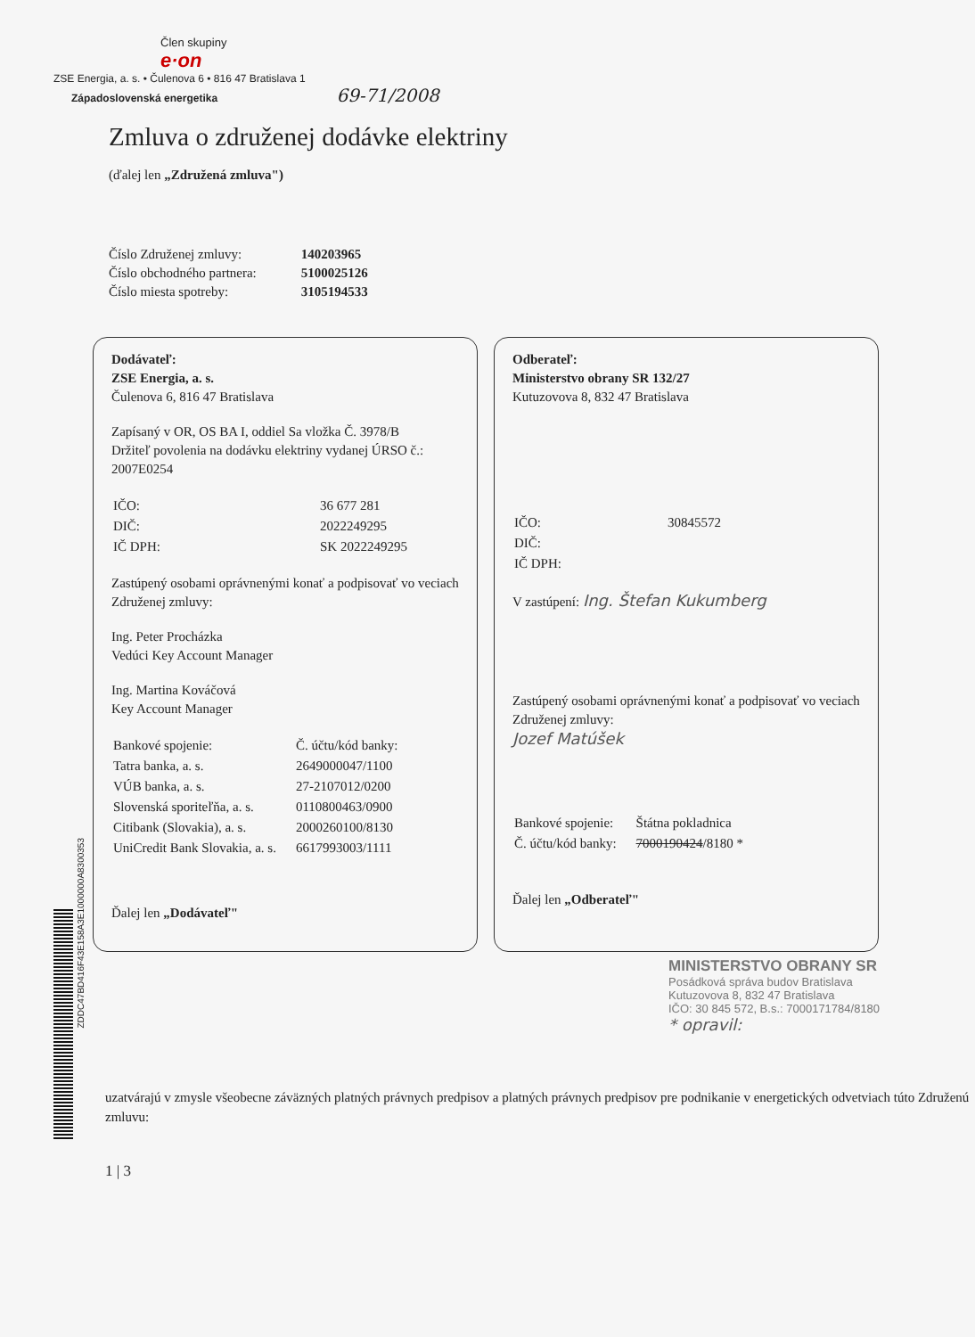Člen skupiny
e·on
ZSE Energia, a. s. • Čulenova 6 • 816 47 Bratislava 1
Západoslovenská energetika 69-71/2008
Zmluva o združenej dodávke elektriny
(ďalej len „Združená zmluva")
| Číslo Združenej zmluvy: | 140203965 |
| Číslo obchodného partnera: | 5100025126 |
| Číslo miesta spotreby: | 3105194533 |
Dodávateľ:
ZSE Energia, a. s.
Čulenova 6, 816 47 Bratislava
Zapísaný v OR, OS BA I, oddiel Sa vložka Č. 3978/B
Držiteľ povolenia na dodávku elektriny vydanej ÚRSO č.: 2007E0254
| IČO: | 36 677 281 |
| DIČ: | 2022249295 |
| IČ DPH: | SK 2022249295 |
Zastúpený osobami oprávnenými konať a podpisovať vo veciach Združenej zmluvy:
Ing. Peter Procházka
Vedúci Key Account Manager
Ing. Martina Kováčová
Key Account Manager
| Bankové spojenie: | Č. účtu/kód banky: |
| Tatra banka, a. s. | 2649000047/1100 |
| VÚB banka, a. s. | 27-2107012/0200 |
| Slovenská sporiteľňa, a. s. | 0110800463/0900 |
| Citibank (Slovakia), a. s. | 2000260100/8130 |
| UniCredit Bank Slovakia, a. s. | 6617993003/1111 |
Ďalej len „Dodávateľ"
Odberateľ:
Ministerstvo obrany SR 132/27
Kutuzovova 8, 832 47 Bratislava
| IČO: | 30845572 |
| DIČ: | |
| IČ DPH: | |
V zastúpení: Ing. Štefan Kukumberg
Zastúpený osobami oprávnenými konať a podpisovať vo veciach Združenej zmluvy:
Jozef Matúšek
| Bankové spojenie: | Štátna pokladnica |
| Č. účtu/kód banky: | 7000190424 /8180 * |
Ďalej len „Odberateľ"
MINISTERSTVO OBRANY SR
Posádková správa budov Bratislava
Kutuzovova 8, 832 47 Bratislava
IČO: 30 845 572, B.s.: 7000171784/8180
* opravil:
ZDDC47BD416F43E158A3E1000000A8300353
uzatvárajú v zmysle všeobecne záväzných platných právnych predpisov a platných právnych predpisov pre podnikanie v energetických odvetviach túto Združenú zmluvu:
1 | 3